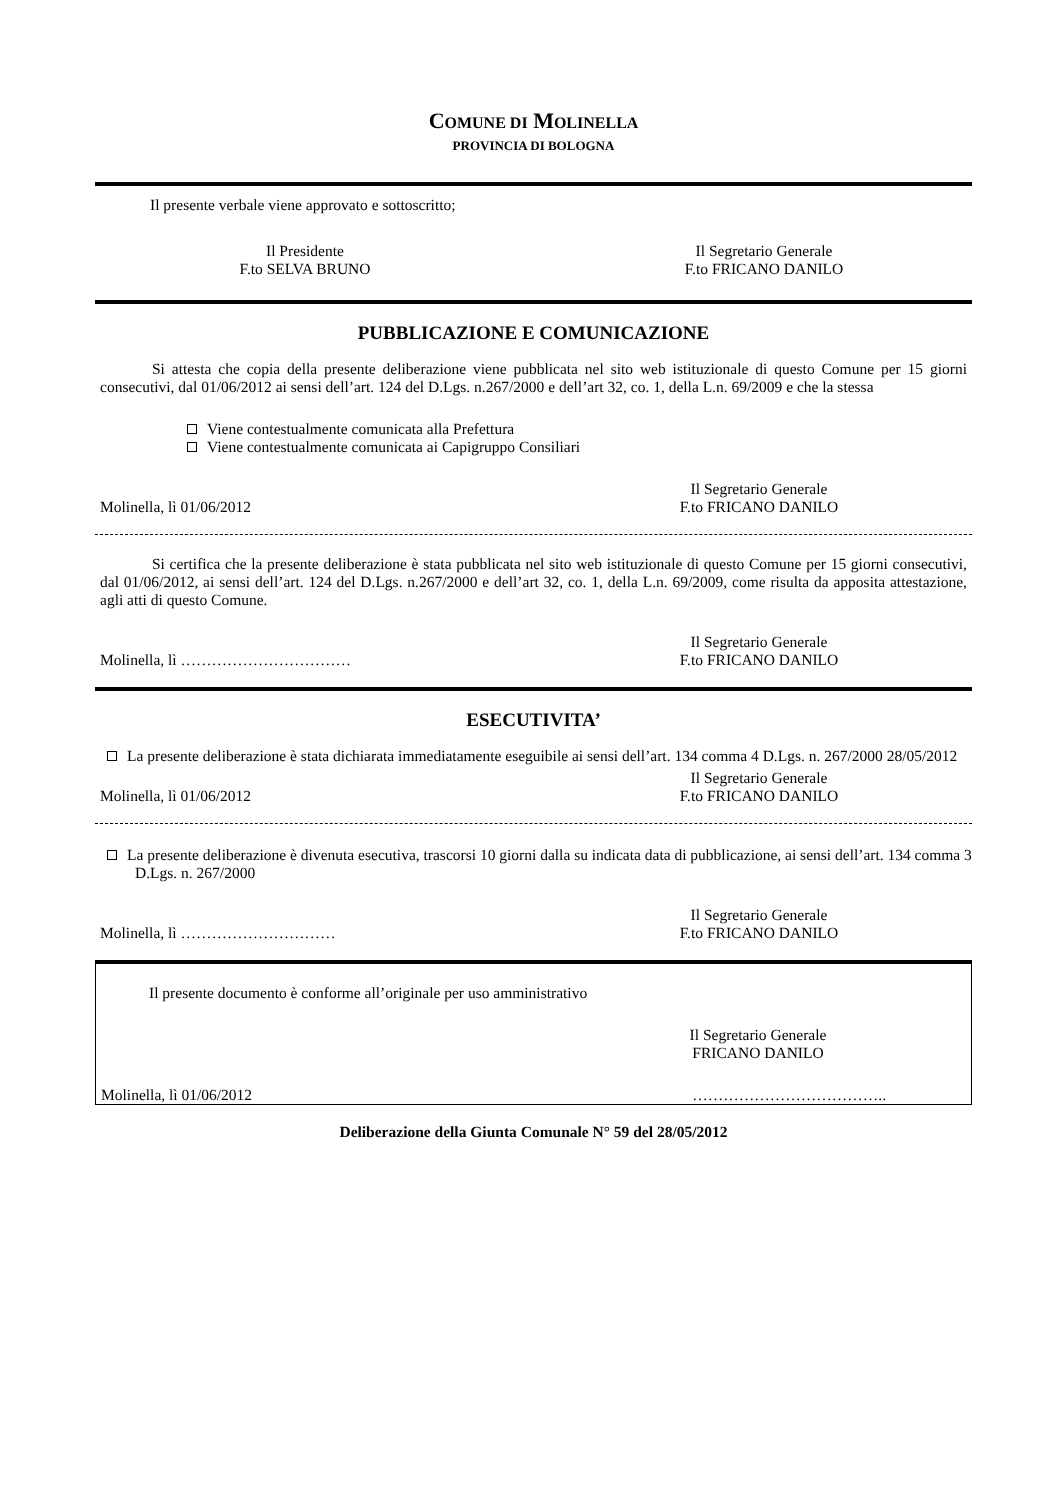COMUNE DI MOLINELLA
PROVINCIA DI BOLOGNA
Il presente verbale viene approvato e sottoscritto;
Il Presidente
F.to SELVA BRUNO
Il Segretario Generale
F.to FRICANO DANILO
PUBBLICAZIONE E COMUNICAZIONE
Si attesta che copia della presente deliberazione viene pubblicata nel sito web istituzionale di questo Comune per 15 giorni consecutivi, dal 01/06/2012 ai sensi dell’art. 124 del D.Lgs. n.267/2000 e dell’art 32, co. 1, della L.n. 69/2009 e che la stessa
Viene contestualmente comunicata alla Prefettura
Viene contestualmente comunicata ai Capigruppo Consiliari
Molinella, lì 01/06/2012
Il Segretario Generale
F.to FRICANO DANILO
Si certifica che la presente deliberazione è stata pubblicata nel sito web istituzionale di questo Comune per 15 giorni consecutivi, dal 01/06/2012, ai sensi dell’art. 124 del D.Lgs. n.267/2000 e dell’art 32, co. 1, della L.n. 69/2009, come risulta da apposita attestazione, agli atti di questo Comune.
Molinella, lì ……………………………
Il Segretario Generale
F.to FRICANO DANILO
ESECUTIVITA’
La presente deliberazione è stata dichiarata immediatamente eseguibile ai sensi dell’art. 134 comma 4 D.Lgs. n. 267/2000 28/05/2012
Molinella, lì 01/06/2012
Il Segretario Generale
F.to FRICANO DANILO
La presente deliberazione è divenuta esecutiva, trascorsi 10 giorni dalla su indicata data di pubblicazione, ai sensi dell’art. 134 comma 3 D.Lgs. n. 267/2000
Molinella, lì …………………………
Il Segretario Generale
F.to FRICANO DANILO
Il presente documento è conforme all’originale per uso amministrativo
Il Segretario Generale
FRICANO DANILO
Molinella, lì 01/06/2012 ………………………………..
Deliberazione della Giunta Comunale N° 59 del 28/05/2012